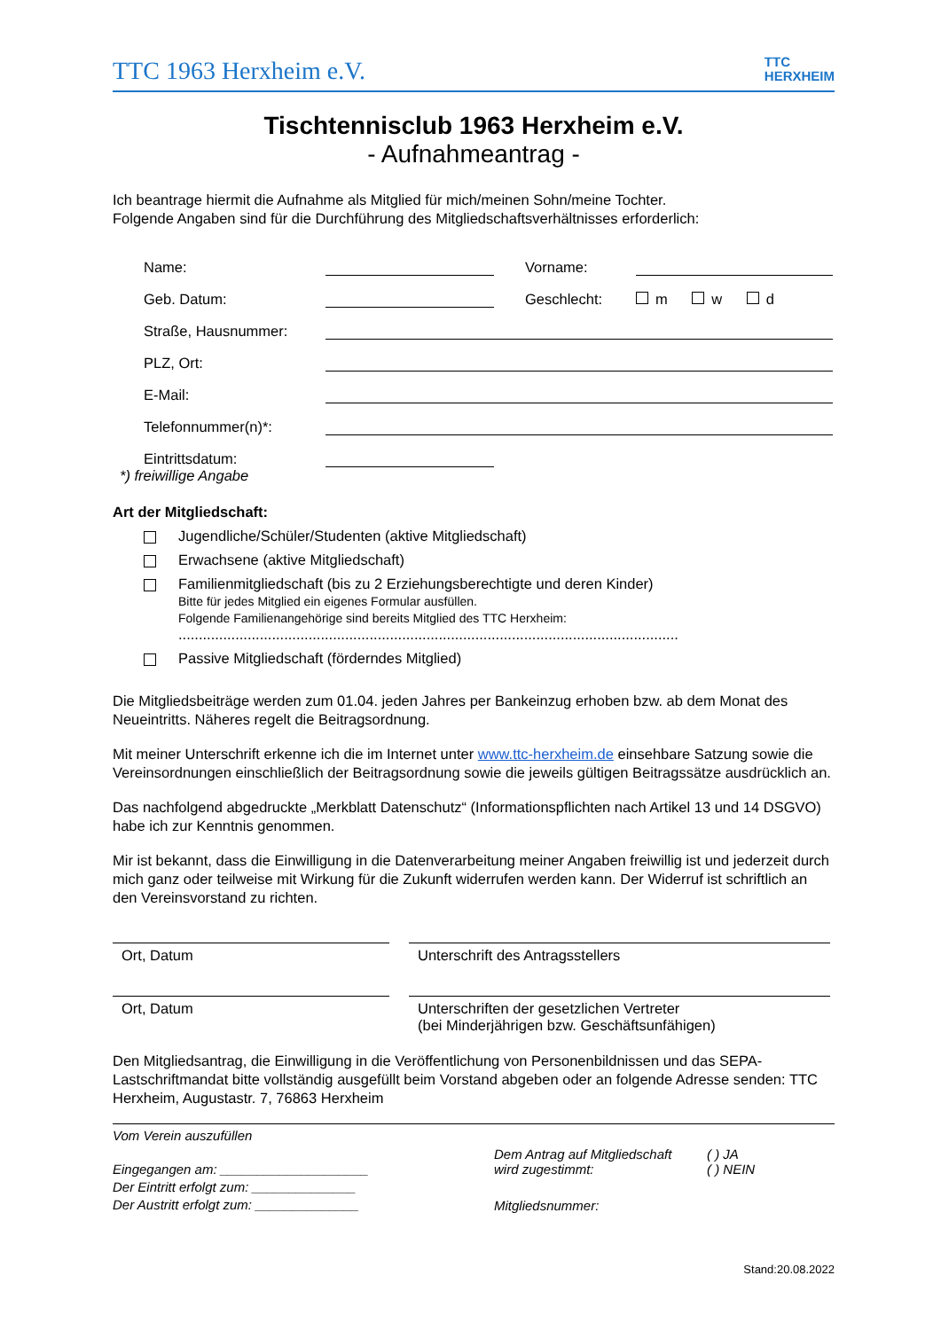TTC 1963 Herxheim e.V.
TTC
HERXHEIM
Tischtennisclub 1963 Herxheim e.V.
- Aufnahmeantrag -
Ich beantrage hiermit die Aufnahme als Mitglied für mich/meinen Sohn/meine Tochter.
Folgende Angaben sind für die Durchführung des Mitgliedschaftsverhältnisses erforderlich:
Name: Vorname:
Geb. Datum: Geschlecht: m w d
Straße, Hausnummer:
PLZ, Ort:
E-Mail:
Telefonnummer(n)*:
Eintrittsdatum:
*) freiwillige Angabe
Art der Mitgliedschaft:
Jugendliche/Schüler/Studenten (aktive Mitgliedschaft)
Erwachsene (aktive Mitgliedschaft)
Familienmitgliedschaft (bis zu 2 Erziehungsberechtigte und deren Kinder)
Bitte für jedes Mitglied ein eigenes Formular ausfüllen.
Folgende Familienangehörige sind bereits Mitglied des TTC Herxheim:
...........................................................................................................................
Passive Mitgliedschaft (förderndes Mitglied)
Die Mitgliedsbeiträge werden zum 01.04. jeden Jahres per Bankeinzug erhoben bzw. ab dem Monat des Neueintritts. Näheres regelt die Beitragsordnung.
Mit meiner Unterschrift erkenne ich die im Internet unter www.ttc-herxheim.de einsehbare Satzung sowie die Vereinsordnungen einschließlich der Beitragsordnung sowie die jeweils gültigen Beitragssätze ausdrücklich an.
Das nachfolgend abgedruckte „Merkblatt Datenschutz“ (Informationspflichten nach Artikel 13 und 14 DSGVO) habe ich zur Kenntnis genommen.
Mir ist bekannt, dass die Einwilligung in die Datenverarbeitung meiner Angaben freiwillig ist und jederzeit durch mich ganz oder teilweise mit Wirkung für die Zukunft widerrufen werden kann. Der Widerruf ist schriftlich an den Vereinsvorstand zu richten.
Ort, Datum Unterschrift des Antragsstellers
Ort, Datum Unterschriften der gesetzlichen Vertreter
(bei Minderjährigen bzw. Geschäftsunfähigen)
Den Mitgliedsantrag, die Einwilligung in die Veröffentlichung von Personenbildnissen und das SEPA-Lastschriftmandat bitte vollständig ausgefüllt beim Vorstand abgeben oder an folgende Adresse senden: TTC Herxheim, Augustastr. 7, 76863 Herxheim
Vom Verein auszufüllen
Eingegangen am: ____________________
Der Eintritt erfolgt zum: ______________
Der Austritt erfolgt zum: ______________
Dem Antrag auf Mitgliedschaft
wird zugestimmt: ( ) JA
( ) NEIN
Mitgliedsnummer:
Stand:20.08.2022